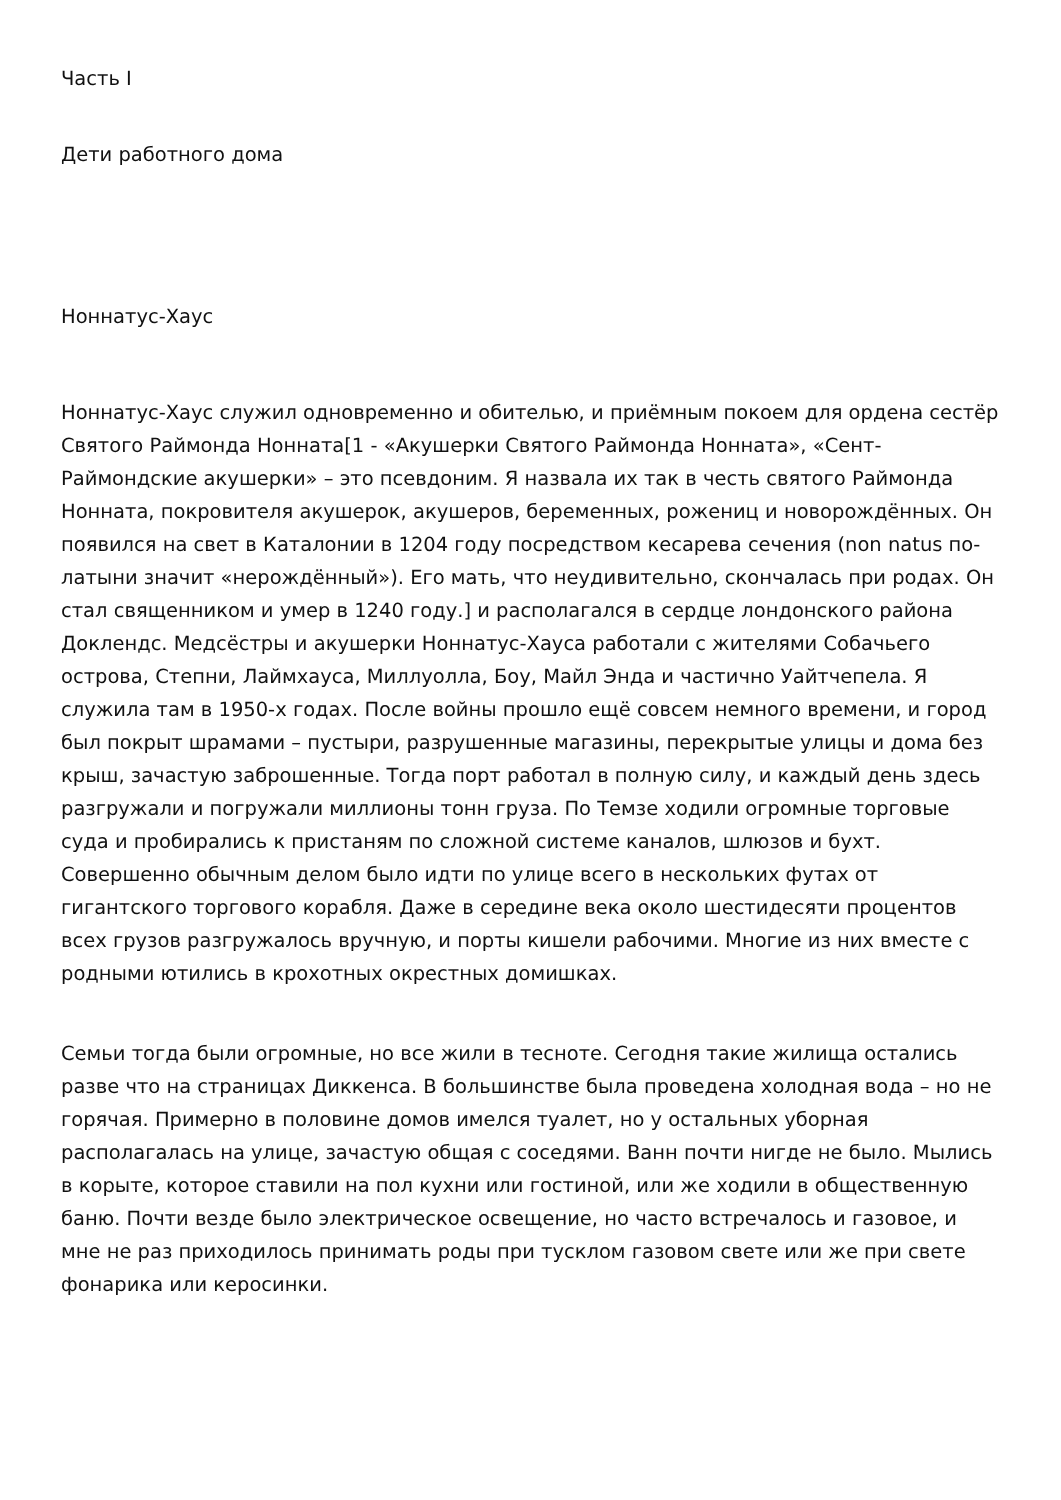Часть I
Дети работного дома
Ноннатус-Хаус
Ноннатус-Хаус служил одновременно и обителью, и приёмным покоем для ордена сестёр Святого Раймонда Нонната[1 - «Акушерки Святого Раймонда Нонната», «Сент-Раймондские акушерки» – это псевдоним. Я назвала их так в честь святого Раймонда Нонната, покровителя акушерок, акушеров, беременных, рожениц и новорождённых. Он появился на свет в Каталонии в 1204 году посредством кесарева сечения (non natus по-латыни значит «нерождённый»). Его мать, что неудивительно, скончалась при родах. Он стал священником и умер в 1240 году.] и располагался в сердце лондонского района Доклендс. Медсёстры и акушерки Ноннатус-Хауса работали с жителями Собачьего острова, Степни, Лаймхауса, Миллуолла, Боу, Майл Энда и частично Уайтчепела. Я служила там в 1950-х годах. После войны прошло ещё совсем немного времени, и город был покрыт шрамами – пустыри, разрушенные магазины, перекрытые улицы и дома без крыш, зачастую заброшенные. Тогда порт работал в полную силу, и каждый день здесь разгружали и погружали миллионы тонн груза. По Темзе ходили огромные торговые суда и пробирались к пристаням по сложной системе каналов, шлюзов и бухт. Совершенно обычным делом было идти по улице всего в нескольких футах от гигантского торгового корабля. Даже в середине века около шестидесяти процентов всех грузов разгружалось вручную, и порты кишели рабочими. Многие из них вместе с родными ютились в крохотных окрестных домишках.
Семьи тогда были огромные, но все жили в тесноте. Сегодня такие жилища остались разве что на страницах Диккенса. В большинстве была проведена холодная вода – но не горячая. Примерно в половине домов имелся туалет, но у остальных уборная располагалась на улице, зачастую общая с соседями. Ванн почти нигде не было. Мылись в корыте, которое ставили на пол кухни или гостиной, или же ходили в общественную баню. Почти везде было электрическое освещение, но часто встречалось и газовое, и мне не раз приходилось принимать роды при тусклом газовом свете или же при свете фонарика или керосинки.